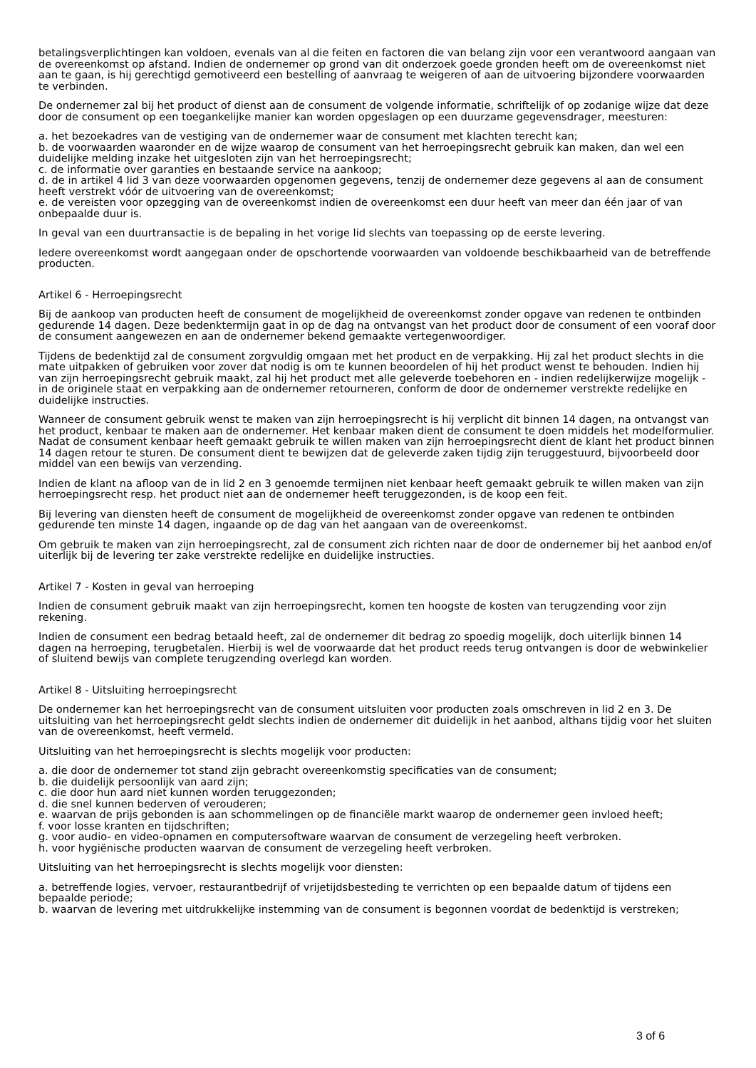betalingsverplichtingen kan voldoen, evenals van al die feiten en factoren die van belang zijn voor een verantwoord aangaan van de overeenkomst op afstand. Indien de ondernemer op grond van dit onderzoek goede gronden heeft om de overeenkomst niet aan te gaan, is hij gerechtigd gemotiveerd een bestelling of aanvraag te weigeren of aan de uitvoering bijzondere voorwaarden te verbinden.
De ondernemer zal bij het product of dienst aan de consument de volgende informatie, schriftelijk of op zodanige wijze dat deze door de consument op een toegankelijke manier kan worden opgeslagen op een duurzame gegevensdrager, meesturen:
a. het bezoekadres van de vestiging van de ondernemer waar de consument met klachten terecht kan;
b. de voorwaarden waaronder en de wijze waarop de consument van het herroepingsrecht gebruik kan maken, dan wel een duidelijke melding inzake het uitgesloten zijn van het herroepingsrecht;
c. de informatie over garanties en bestaande service na aankoop;
d. de in artikel 4 lid 3 van deze voorwaarden opgenomen gegevens, tenzij de ondernemer deze gegevens al aan de consument heeft verstrekt vóór de uitvoering van de overeenkomst;
e. de vereisten voor opzegging van de overeenkomst indien de overeenkomst een duur heeft van meer dan één jaar of van onbepaalde duur is.
In geval van een duurtransactie is de bepaling in het vorige lid slechts van toepassing op de eerste levering.
Iedere overeenkomst wordt aangegaan onder de opschortende voorwaarden van voldoende beschikbaarheid van de betreffende producten.
Artikel 6 - Herroepingsrecht
Bij de aankoop van producten heeft de consument de mogelijkheid de overeenkomst zonder opgave van redenen te ontbinden gedurende 14 dagen. Deze bedenktermijn gaat in op de dag na ontvangst van het product door de consument of een vooraf door de consument aangewezen en aan de ondernemer bekend gemaakte vertegenwoordiger.
Tijdens de bedenktijd zal de consument zorgvuldig omgaan met het product en de verpakking. Hij zal het product slechts in die mate uitpakken of gebruiken voor zover dat nodig is om te kunnen beoordelen of hij het product wenst te behouden. Indien hij van zijn herroepingsrecht gebruik maakt, zal hij het product met alle geleverde toebehoren en - indien redelijkerwijze mogelijk - in de originele staat en verpakking aan de ondernemer retourneren, conform de door de ondernemer verstrekte redelijke en duidelijke instructies.
Wanneer de consument gebruik wenst te maken van zijn herroepingsrecht is hij verplicht dit binnen 14 dagen, na ontvangst van het product, kenbaar te maken aan de ondernemer. Het kenbaar maken dient de consument te doen middels het modelformulier. Nadat de consument kenbaar heeft gemaakt gebruik te willen maken van zijn herroepingsrecht dient de klant het product binnen 14 dagen retour te sturen. De consument dient te bewijzen dat de geleverde zaken tijdig zijn teruggestuurd, bijvoorbeeld door middel van een bewijs van verzending.
Indien de klant na afloop van de in lid 2 en 3 genoemde termijnen niet kenbaar heeft gemaakt gebruik te willen maken van zijn herroepingsrecht resp. het product niet aan de ondernemer heeft teruggezonden, is de koop een feit.
Bij levering van diensten heeft de consument de mogelijkheid de overeenkomst zonder opgave van redenen te ontbinden gedurende ten minste 14 dagen, ingaande op de dag van het aangaan van de overeenkomst.
Om gebruik te maken van zijn herroepingsrecht, zal de consument zich richten naar de door de ondernemer bij het aanbod en/of uiterlijk bij de levering ter zake verstrekte redelijke en duidelijke instructies.
Artikel 7 - Kosten in geval van herroeping
Indien de consument gebruik maakt van zijn herroepingsrecht, komen ten hoogste de kosten van terugzending voor zijn rekening.
Indien de consument een bedrag betaald heeft, zal de ondernemer dit bedrag zo spoedig mogelijk, doch uiterlijk binnen 14 dagen na herroeping, terugbetalen. Hierbij is wel de voorwaarde dat het product reeds terug ontvangen is door de webwinkelier of sluitend bewijs van complete terugzending overlegd kan worden.
Artikel 8 - Uitsluiting herroepingsrecht
De ondernemer kan het herroepingsrecht van de consument uitsluiten voor producten zoals omschreven in lid 2 en 3. De uitsluiting van het herroepingsrecht geldt slechts indien de ondernemer dit duidelijk in het aanbod, althans tijdig voor het sluiten van de overeenkomst, heeft vermeld.
Uitsluiting van het herroepingsrecht is slechts mogelijk voor producten:
a. die door de ondernemer tot stand zijn gebracht overeenkomstig specificaties van de consument;
b. die duidelijk persoonlijk van aard zijn;
c. die door hun aard niet kunnen worden teruggezonden;
d. die snel kunnen bederven of verouderen;
e. waarvan de prijs gebonden is aan schommelingen op de financiële markt waarop de ondernemer geen invloed heeft;
f. voor losse kranten en tijdschriften;
g. voor audio- en video-opnamen en computersoftware waarvan de consument de verzegeling heeft verbroken.
h. voor hygiënische producten waarvan de consument de verzegeling heeft verbroken.
Uitsluiting van het herroepingsrecht is slechts mogelijk voor diensten:
a. betreffende logies, vervoer, restaurantbedrijf of vrijetijdsbesteding te verrichten op een bepaalde datum of tijdens een bepaalde periode;
b. waarvan de levering met uitdrukkelijke instemming van de consument is begonnen voordat de bedenktijd is verstreken;
3 of 6